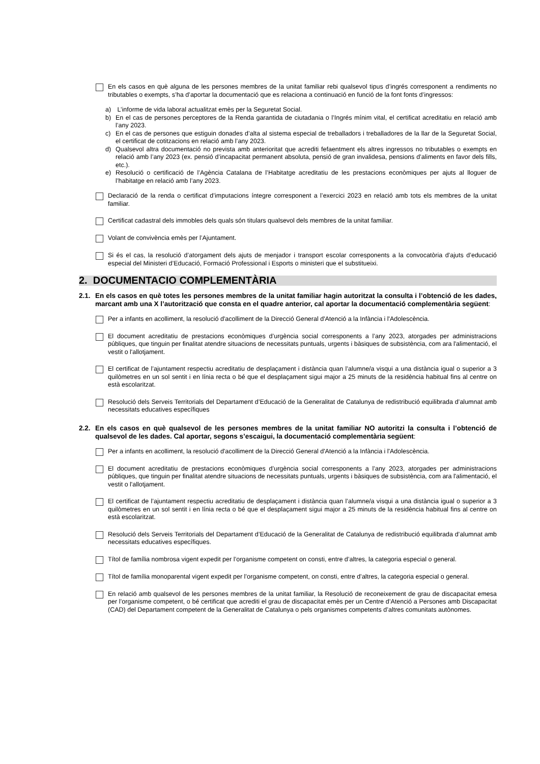En els casos en què alguna de les persones membres de la unitat familiar rebi qualsevol tipus d’ingrés corresponent a rendiments no tributables o exempts, s’ha d’aportar la documentació que es relaciona a continuació en funció de la font fonts d’ingressos:
a) L’informe de vida laboral actualitzat emès per la Seguretat Social.
b) En el cas de persones perceptores de la Renda garantida de ciutadania o l’Ingrés mínim vital, el certificat acreditatiu en relació amb l’any 2023.
c) En el cas de persones que estiguin donades d’alta al sistema especial de treballadors i treballadores de la llar de la Seguretat Social, el certificat de cotitzacions en relació amb l’any 2023.
d) Qualsevol altra documentació no prevista amb anterioritat que acrediti fefaentment els altres ingressos no tributables o exempts en relació amb l’any 2023 (ex. pensió d’incapacitat permanent absoluta, pensió de gran invalidesa, pensions d’aliments en favor dels fills, etc.).
e) Resolució o certificació de l’Agència Catalana de l’Habitatge acreditatiu de les prestacions econòmiques per ajuts al lloguer de l’habitatge en relació amb l’any 2023.
Declaració de la renda o certificat d’imputacions íntegre corresponent a l’exercici 2023 en relació amb tots els membres de la unitat familiar.
Certificat cadastral dels immobles dels quals són titulars qualsevol dels membres de la unitat familiar.
Volant de convivència emès per l’Ajuntament.
Si és el cas, la resolució d’atorgament dels ajuts de menjador i transport escolar corresponents a la convocatòria d’ajuts d’educació especial del Ministeri d’Educació, Formació Professional i Esports o ministeri que el substitueixi.
2. DOCUMENTACIO COMPLEMENTÀRIA
2.1. En els casos en què totes les persones membres de la unitat familiar hagin autoritzat la consulta i l’obtenció de les dades, marcant amb una X l’autorització que consta en el quadre anterior, cal aportar la documentació complementària següent:
Per a infants en acolliment, la resolució d'acolliment de la Direcció General d'Atenció a la Infància i l'Adolescència.
El document acreditatiu de prestacions econòmiques d’urgència social corresponents a l’any 2023, atorgades per administracions públiques, que tinguin per finalitat atendre situacions de necessitats puntuals, urgents i bàsiques de subsistència, com ara l'alimentació, el vestit o l'allotjament.
El certificat de l’ajuntament respectiu acreditatiu de desplaçament i distància quan l’alumne/a visqui a una distància igual o superior a 3 quilòmetres en un sol sentit i en línia recta o bé que el desplaçament sigui major a 25 minuts de la residència habitual fins al centre on està escolaritzat.
Resolució dels Serveis Territorials del Departament d’Educació de la Generalitat de Catalunya de redistribució equilibrada d’alumnat amb necessitats educatives específiques
2.2. En els casos en què qualsevol de les persones membres de la unitat familiar NO autoritzi la consulta i l’obtenció de qualsevol de les dades. Cal aportar, segons s’escaigui, la documentació complementària següent:
Per a infants en acolliment, la resolució d'acolliment de la Direcció General d'Atenció a la Infància i l'Adolescència.
El document acreditatiu de prestacions econòmiques d’urgència social corresponents a l’any 2023, atorgades per administracions públiques, que tinguin per finalitat atendre situacions de necessitats puntuals, urgents i bàsiques de subsistència, com ara l'alimentació, el vestit o l'allotjament.
El certificat de l’ajuntament respectiu acreditatiu de desplaçament i distància quan l’alumne/a visqui a una distància igual o superior a 3 quilòmetres en un sol sentit i en línia recta o bé que el desplaçament sigui major a 25 minuts de la residència habitual fins al centre on està escolaritzat.
Resolució dels Serveis Territorials del Departament d’Educació de la Generalitat de Catalunya de redistribució equilibrada d’alumnat amb necessitats educatives específiques.
Títol de família nombrosa vigent expedit per l’organisme competent on consti, entre d’altres, la categoria especial o general.
Títol de família monoparental vigent expedit per l’organisme competent, on consti, entre d’altres, la categoria especial o general.
En relació amb qualsevol de les persones membres de la unitat familiar, la Resolució de reconeixement de grau de discapacitat emesa per l’organisme competent, o bé certificat que acrediti el grau de discapacitat emès per un Centre d’Atenció a Persones amb Discapacitat (CAD) del Departament competent de la Generalitat de Catalunya o pels organismes competents d’altres comunitats autònomes.